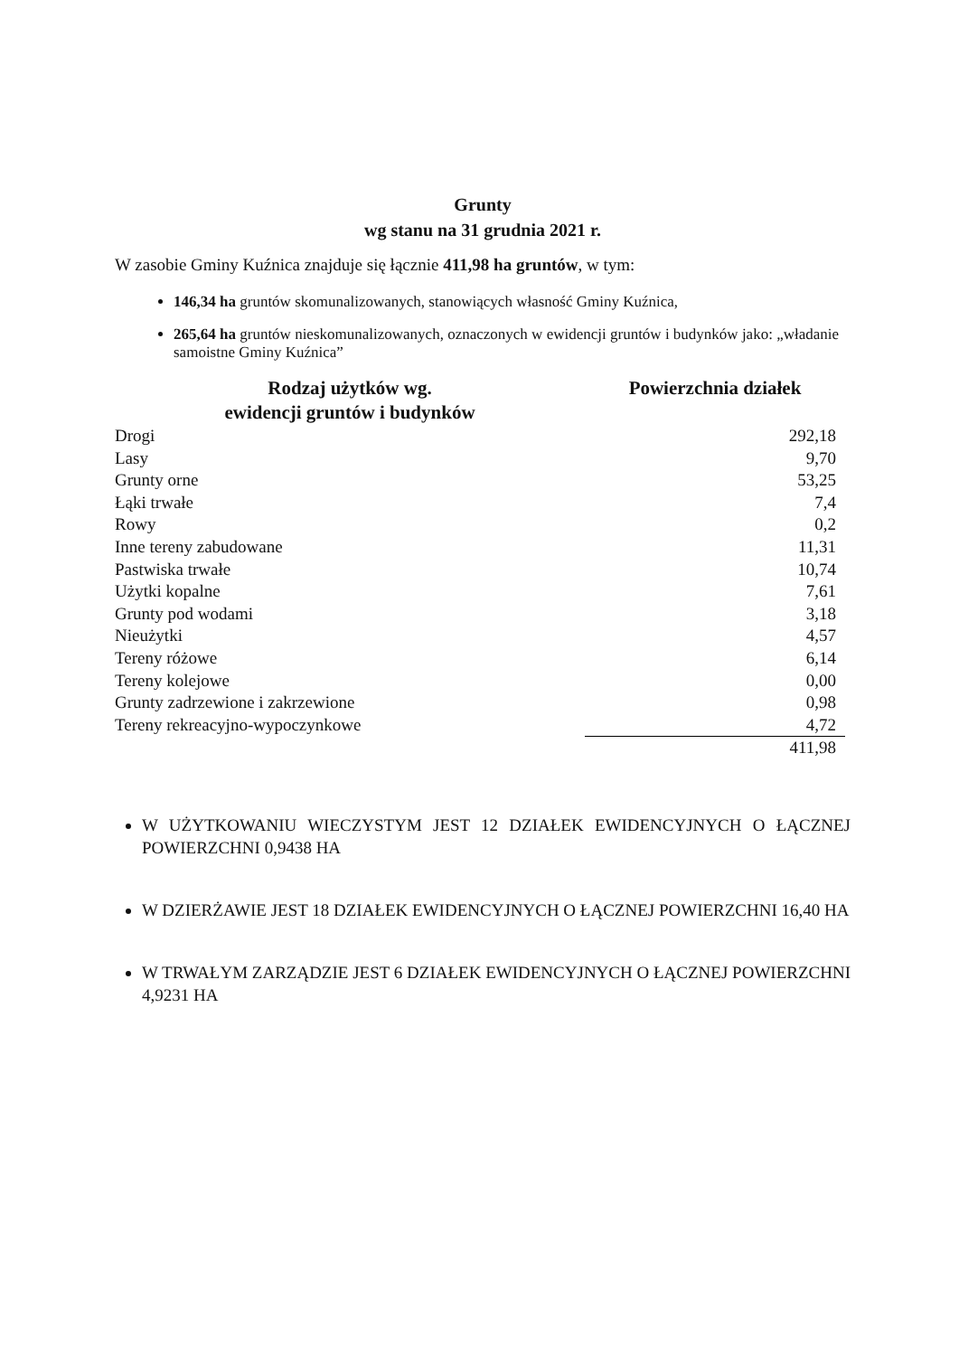Grunty
wg stanu na 31 grudnia 2021 r.
W zasobie Gminy Kuźnica znajduje się łącznie 411,98 ha gruntów, w tym:
146,34 ha gruntów skomunalizowanych, stanowiących własność Gminy Kuźnica,
265,64 ha gruntów nieskomunalizowanych, oznaczonych w ewidencji gruntów i budynków jako: „władanie samoistne Gminy Kuźnica”
| Rodzaj użytków wg. ewidencji gruntów i budynków | Powierzchnia działek |
| --- | --- |
| Drogi | 292,18 |
| Lasy | 9,70 |
| Grunty orne | 53,25 |
| Łąki trwałe | 7,4 |
| Rowy | 0,2 |
| Inne tereny zabudowane | 11,31 |
| Pastwiska trwałe | 10,74 |
| Użytki kopalne | 7,61 |
| Grunty pod wodami | 3,18 |
| Nieużytki | 4,57 |
| Tereny różowe | 6,14 |
| Tereny kolejowe | 0,00 |
| Grunty zadrzewione i zakrzewione | 0,98 |
| Tereny rekreacyjno-wypoczynkowe | 4,72 |
| | 411,98 |
W UŻYTKOWANIU WIECZYSTYM JEST 12 DZIAŁEK EWIDENCYJNYCH O ŁĄCZNEJ POWIERZCHNI 0,9438 HA
W DZIERŻAWIE JEST 18 DZIAŁEK EWIDENCYJNYCH O ŁĄCZNEJ POWIERZCHNI 16,40 HA
W TRWAŁYM ZARZĄDZIE JEST 6 DZIAŁEK EWIDENCYJNYCH O ŁĄCZNEJ POWIERZCHNI 4,9231 HA